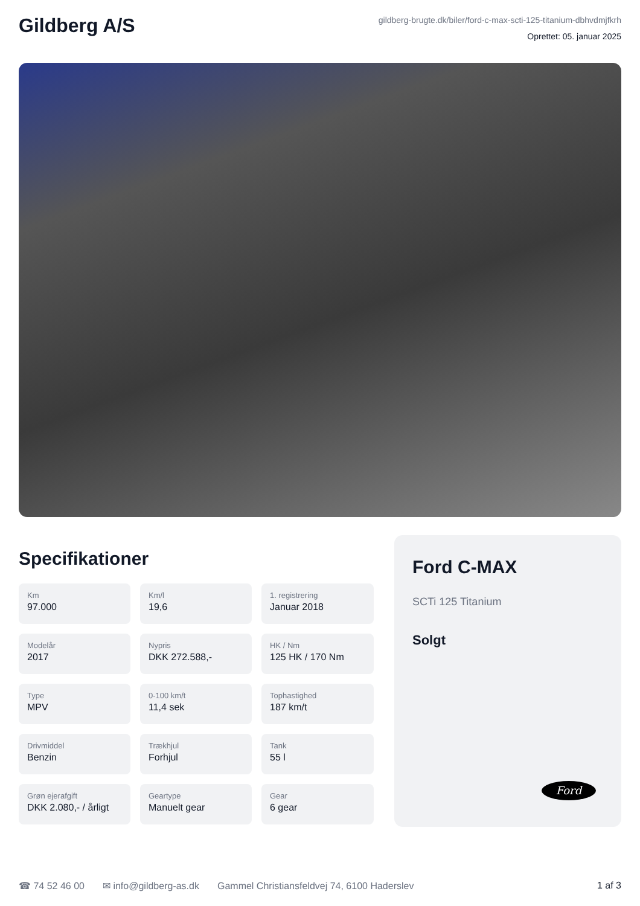Gildberg A/S
gildberg-brugte.dk/biler/ford-c-max-scti-125-titanium-dbhvdmjfkrh
Oprettet: 05. januar 2025
Specifikationer
Km
97.000
Km/l
19,6
1. registrering
Januar 2018
Modelår
2017
Nypris
DKK 272.588,-
HK / Nm
125 HK / 170 Nm
Type
MPV
0-100 km/t
11,4 sek
Tophastighed
187 km/t
Drivmiddel
Benzin
Trækhjul
Forhjul
Tank
55 l
Grøn ejerafgift
DKK 2.080,- / årligt
Geartype
Manuelt gear
Gear
6 gear
Ford C-MAX
SCTi 125 Titanium
Solgt
Ford
☎ 74 52 46 00 ✉ info@gildberg-as.dk Gammel Christiansfeldvej 74, 6100 Haderslev
1 af 3